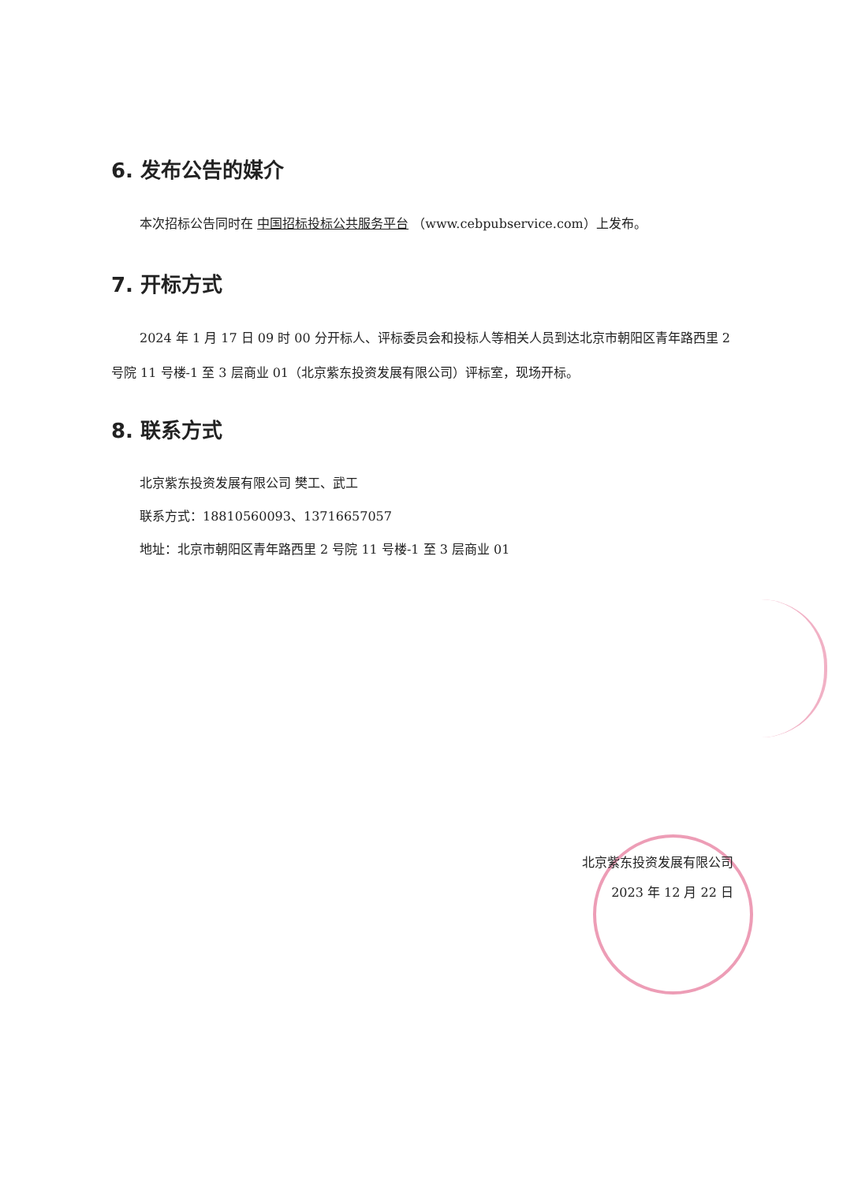6. 发布公告的媒介
本次招标公告同时在 中国招标投标公共服务平台 （www.cebpubservice.com）上发布。
7. 开标方式
2024 年 1 月 17 日 09 时 00 分开标人、评标委员会和投标人等相关人员到达北京市朝阳区青年路西里 2 号院 11 号楼-1 至 3 层商业 01（北京紫东投资发展有限公司）评标室，现场开标。
8. 联系方式
北京紫东投资发展有限公司 樊工、武工
联系方式：18810560093、13716657057
地址：北京市朝阳区青年路西里 2 号院 11 号楼-1 至 3 层商业 01
北京紫东投资发展有限公司
2023 年 12 月 22 日